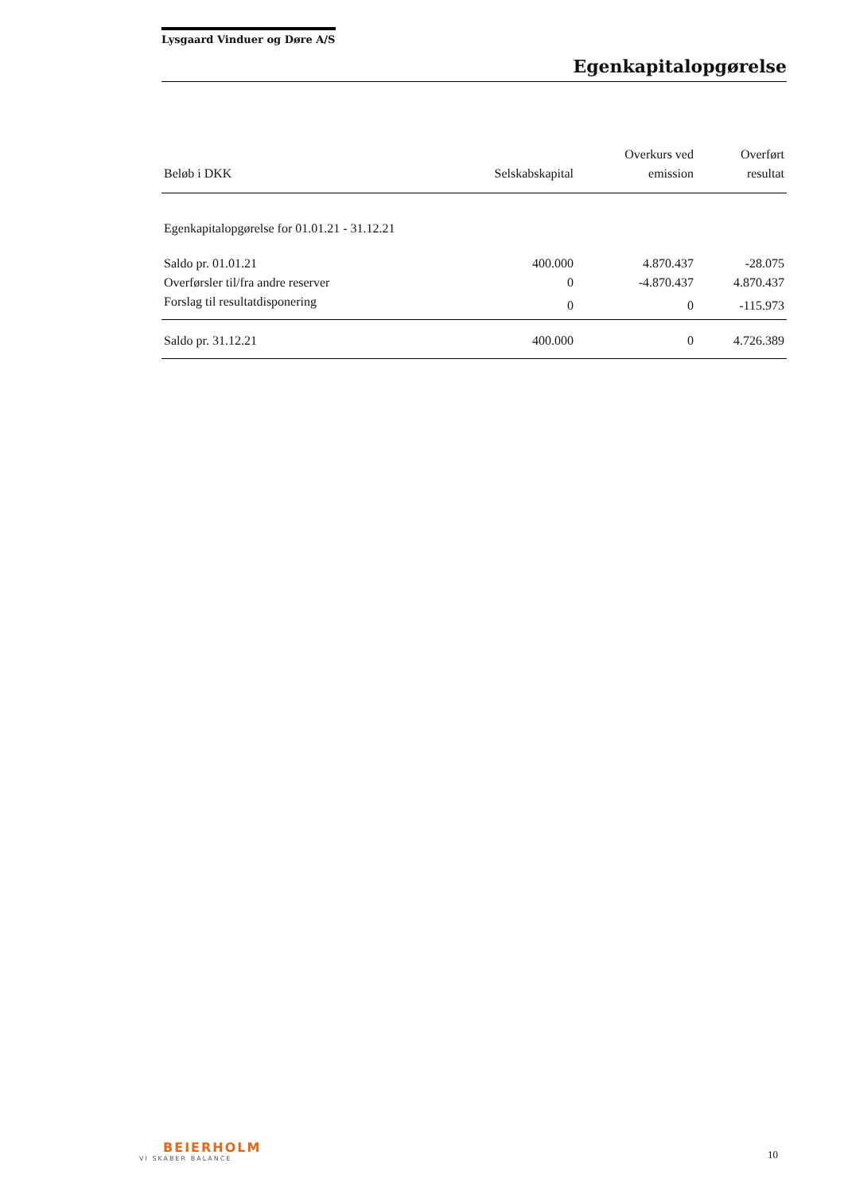Lysgaard Vinduer og Døre A/S
Egenkapitalopgørelse
| Beløb i DKK | Selskabskapital | Overkurs ved emission | Overført resultat |
| --- | --- | --- | --- |
| Egenkapitalopgørelse for 01.01.21 - 31.12.21 | | | |
| Saldo pr. 01.01.21 | 400.000 | 4.870.437 | -28.075 |
| Overførsler til/fra andre reserver | 0 | -4.870.437 | 4.870.437 |
| Forslag til resultatdisponering | 0 | 0 | -115.973 |
| Saldo pr. 31.12.21 | 400.000 | 0 | 4.726.389 |
BEIERHOLM
VI SKABER BALANCE
10